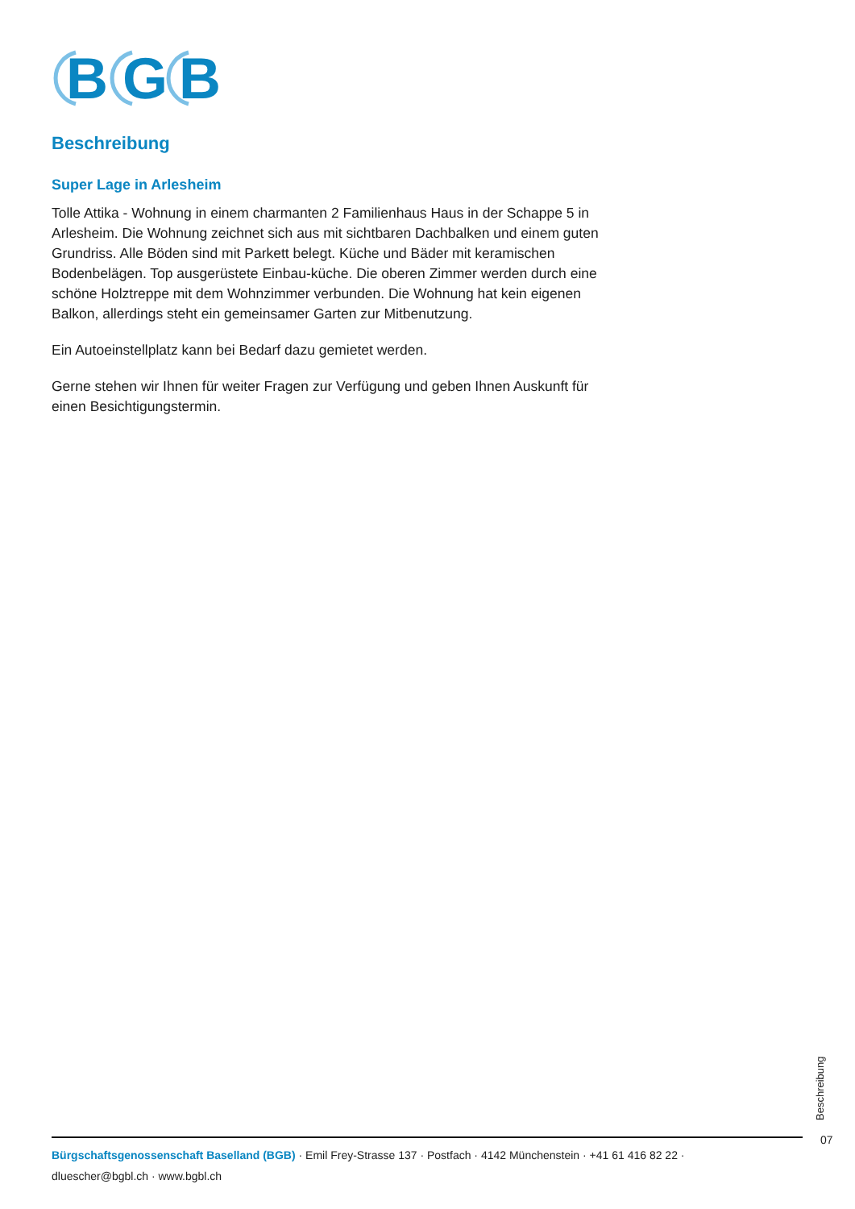B
G
B
Beschreibung
Super Lage in Arlesheim
Tolle Attika - Wohnung in einem charmanten 2 Familienhaus Haus in der Schappe 5 in Arlesheim. Die Wohnung zeichnet sich aus mit sichtbaren Dachbalken und einem guten Grundriss. Alle Böden sind mit Parkett belegt. Küche und Bäder mit keramischen Bodenbelägen. Top ausgerüstete Einbau-küche. Die oberen Zimmer werden durch eine schöne Holztreppe mit dem Wohnzimmer verbunden. Die Wohnung hat kein eigenen Balkon, allerdings steht ein gemeinsamer Garten zur Mitbenutzung.
Ein Autoeinstellplatz kann bei Bedarf dazu gemietet werden.
Gerne stehen wir Ihnen für weiter Fragen zur Verfügung und geben Ihnen Auskunft für einen Besichtigungstermin.
Beschreibung
07
Bürgschaftsgenossenschaft Baselland (BGB) · Emil Frey-Strasse 137 · Postfach · 4142 Münchenstein · +41 61 416 82 22 ·
dluescher@bgbl.ch · www.bgbl.ch